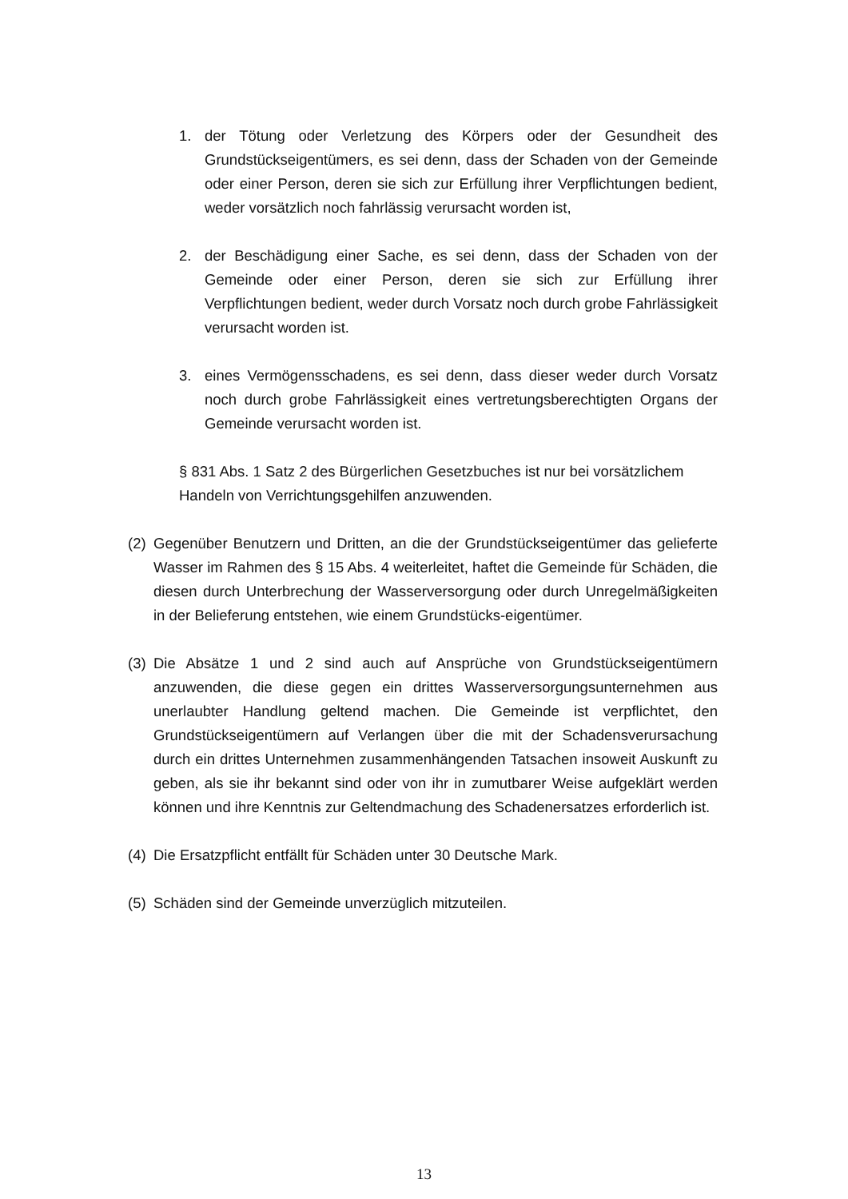1. der Tötung oder Verletzung des Körpers oder der Gesundheit des Grundstückseigentümers, es sei denn, dass der Schaden von der Gemeinde oder einer Person, deren sie sich zur Erfüllung ihrer Verpflichtungen bedient, weder vorsätzlich noch fahrlässig verursacht worden ist,
2. der Beschädigung einer Sache, es sei denn, dass der Schaden von der Gemeinde oder einer Person, deren sie sich zur Erfüllung ihrer Verpflichtungen bedient, weder durch Vorsatz noch durch grobe Fahrlässigkeit verursacht worden ist.
3. eines Vermögensschadens, es sei denn, dass dieser weder durch Vorsatz noch durch grobe Fahrlässigkeit eines vertretungsberechtigten Organs der Gemeinde verursacht worden ist.
§ 831 Abs. 1 Satz 2 des Bürgerlichen Gesetzbuches ist nur bei vorsätzlichem Handeln von Verrichtungsgehilfen anzuwenden.
(2) Gegenüber Benutzern und Dritten, an die der Grundstückseigentümer das gelieferte Wasser im Rahmen des § 15 Abs. 4 weiterleitet, haftet die Gemeinde für Schäden, die diesen durch Unterbrechung der Wasserversorgung oder durch Unregelmäßigkeiten in der Belieferung entstehen, wie einem Grundstücks-eigentümer.
(3) Die Absätze 1 und 2 sind auch auf Ansprüche von Grundstückseigentümern anzuwenden, die diese gegen ein drittes Wasserversorgungsunternehmen aus unerlaubter Handlung geltend machen. Die Gemeinde ist verpflichtet, den Grundstückseigentümern auf Verlangen über die mit der Schadensverursachung durch ein drittes Unternehmen zusammenhängenden Tatsachen insoweit Auskunft zu geben, als sie ihr bekannt sind oder von ihr in zumutbarer Weise aufgeklärt werden können und ihre Kenntnis zur Geltendmachung des Schadenersatzes erforderlich ist.
(4) Die Ersatzpflicht entfällt für Schäden unter 30 Deutsche Mark.
(5) Schäden sind der Gemeinde unverzüglich mitzuteilen.
13